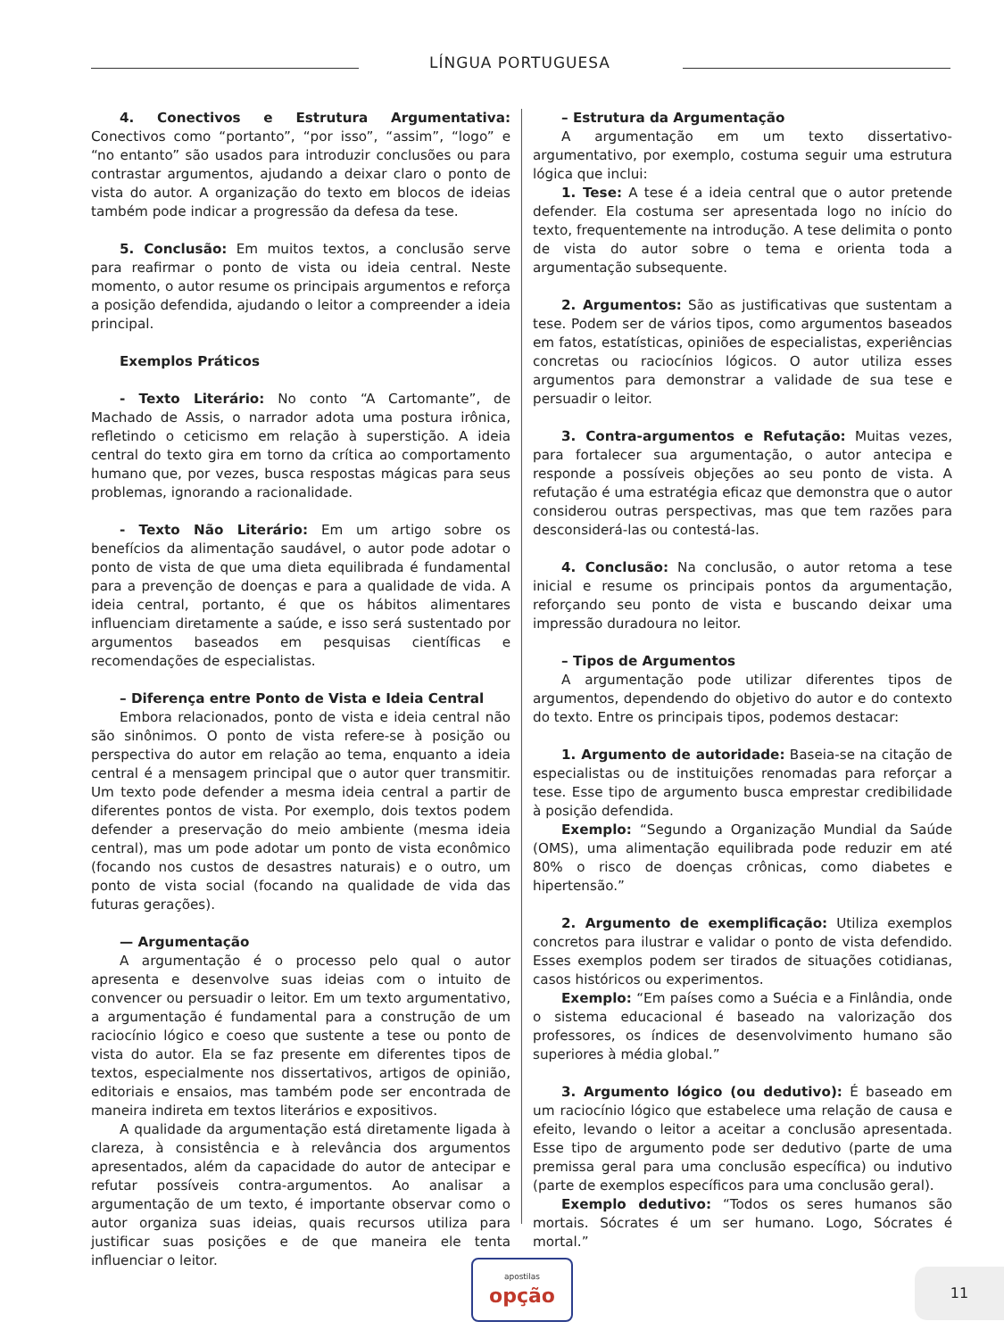LÍNGUA PORTUGUESA
4. Conectivos e Estrutura Argumentativa: Conectivos como “portanto”, “por isso”, “assim”, “logo” e “no entanto” são usados para introduzir conclusões ou para contrastar argumentos, ajudando a deixar claro o ponto de vista do autor. A organização do texto em blocos de ideias também pode indicar a progressão da defesa da tese.
5. Conclusão: Em muitos textos, a conclusão serve para reafirmar o ponto de vista ou ideia central. Neste momento, o autor resume os principais argumentos e reforça a posição defendida, ajudando o leitor a compreender a ideia principal.
Exemplos Práticos
- Texto Literário: No conto “A Cartomante”, de Machado de Assis, o narrador adota uma postura irônica, refletindo o ceticismo em relação à superstição. A ideia central do texto gira em torno da crítica ao comportamento humano que, por vezes, busca respostas mágicas para seus problemas, ignorando a racionalidade.
- Texto Não Literário: Em um artigo sobre os benefícios da alimentação saudável, o autor pode adotar o ponto de vista de que uma dieta equilibrada é fundamental para a prevenção de doenças e para a qualidade de vida. A ideia central, portanto, é que os hábitos alimentares influenciam diretamente a saúde, e isso será sustentado por argumentos baseados em pesquisas científicas e recomendações de especialistas.
– Diferença entre Ponto de Vista e Ideia Central
Embora relacionados, ponto de vista e ideia central não são sinônimos. O ponto de vista refere-se à posição ou perspectiva do autor em relação ao tema, enquanto a ideia central é a mensagem principal que o autor quer transmitir. Um texto pode defender a mesma ideia central a partir de diferentes pontos de vista. Por exemplo, dois textos podem defender a preservação do meio ambiente (mesma ideia central), mas um pode adotar um ponto de vista econômico (focando nos custos de desastres naturais) e o outro, um ponto de vista social (focando na qualidade de vida das futuras gerações).
— Argumentação
A argumentação é o processo pelo qual o autor apresenta e desenvolve suas ideias com o intuito de convencer ou persuadir o leitor. Em um texto argumentativo, a argumentação é fundamental para a construção de um raciocínio lógico e coeso que sustente a tese ou ponto de vista do autor. Ela se faz presente em diferentes tipos de textos, especialmente nos dissertativos, artigos de opinião, editoriais e ensaios, mas também pode ser encontrada de maneira indireta em textos literários e expositivos.
A qualidade da argumentação está diretamente ligada à clareza, à consistência e à relevância dos argumentos apresentados, além da capacidade do autor de antecipar e refutar possíveis contra-argumentos. Ao analisar a argumentação de um texto, é importante observar como o autor organiza suas ideias, quais recursos utiliza para justificar suas posições e de que maneira ele tenta influenciar o leitor.
– Estrutura da Argumentação
A argumentação em um texto dissertativo-argumentativo, por exemplo, costuma seguir uma estrutura lógica que inclui:
1. Tese: A tese é a ideia central que o autor pretende defender. Ela costuma ser apresentada logo no início do texto, frequentemente na introdução. A tese delimita o ponto de vista do autor sobre o tema e orienta toda a argumentação subsequente.
2. Argumentos: São as justificativas que sustentam a tese. Podem ser de vários tipos, como argumentos baseados em fatos, estatísticas, opiniões de especialistas, experiências concretas ou raciocínios lógicos. O autor utiliza esses argumentos para demonstrar a validade de sua tese e persuadir o leitor.
3. Contra-argumentos e Refutação: Muitas vezes, para fortalecer sua argumentação, o autor antecipa e responde a possíveis objeções ao seu ponto de vista. A refutação é uma estratégia eficaz que demonstra que o autor considerou outras perspectivas, mas que tem razões para desconsiderá-las ou contestá-las.
4. Conclusão: Na conclusão, o autor retoma a tese inicial e resume os principais pontos da argumentação, reforçando seu ponto de vista e buscando deixar uma impressão duradoura no leitor.
– Tipos de Argumentos
A argumentação pode utilizar diferentes tipos de argumentos, dependendo do objetivo do autor e do contexto do texto. Entre os principais tipos, podemos destacar:
1. Argumento de autoridade: Baseia-se na citação de especialistas ou de instituições renomadas para reforçar a tese. Esse tipo de argumento busca emprestar credibilidade à posição defendida.
Exemplo: “Segundo a Organização Mundial da Saúde (OMS), uma alimentação equilibrada pode reduzir em até 80% o risco de doenças crônicas, como diabetes e hipertensão.”
2. Argumento de exemplificação: Utiliza exemplos concretos para ilustrar e validar o ponto de vista defendido. Esses exemplos podem ser tirados de situações cotidianas, casos históricos ou experimentos.
Exemplo: “Em países como a Suécia e a Finlândia, onde o sistema educacional é baseado na valorização dos professores, os índices de desenvolvimento humano são superiores à média global.”
3. Argumento lógico (ou dedutivo): É baseado em um raciocínio lógico que estabelece uma relação de causa e efeito, levando o leitor a aceitar a conclusão apresentada. Esse tipo de argumento pode ser dedutivo (parte de uma premissa geral para uma conclusão específica) ou indutivo (parte de exemplos específicos para uma conclusão geral).
Exemplo dedutivo: “Todos os seres humanos são mortais. Sócrates é um ser humano. Logo, Sócrates é mortal.”
apostilas
opção
11